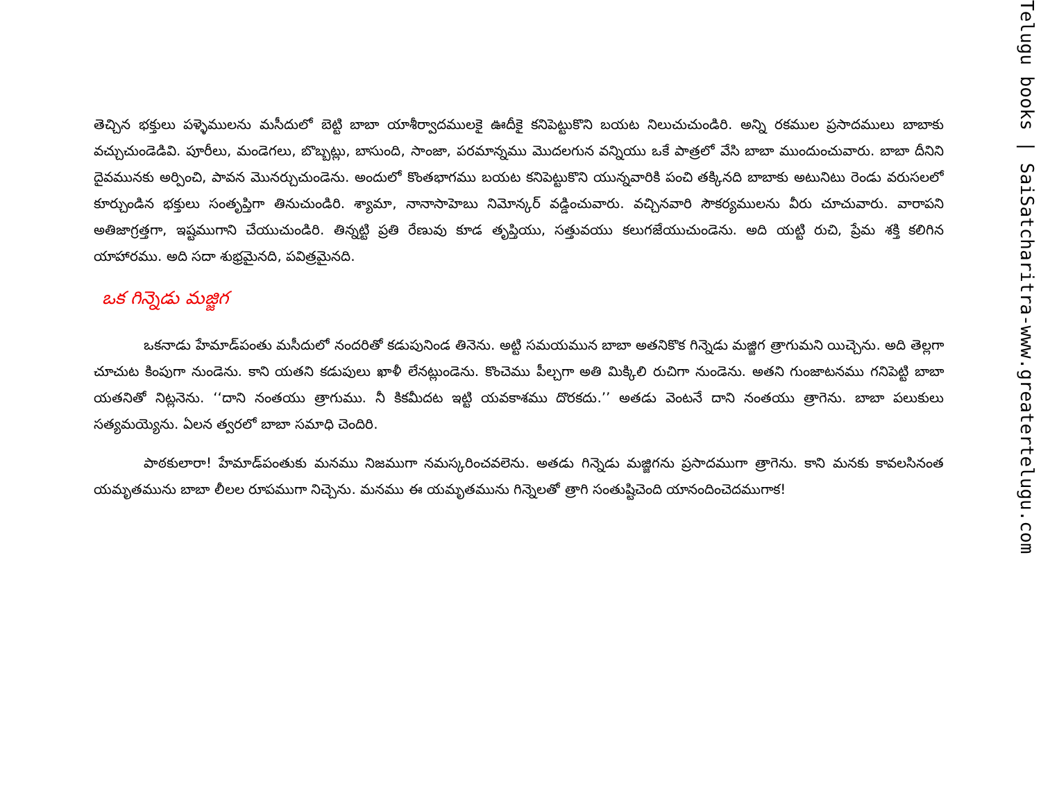తెచ్చిన భక్తులు పళ్ళెములను మసీదులో బెట్టి బాబా యాశీర్వాదములకై ఊదీకై కనిపెట్టుకొని బయట నిలుచుచుండిరి. అన్ని రకముల ప్రసాదములు బాబాకు వచ్చుచుండెడివి. పూరీలు, మండెగలు, బొబ్బట్లు, బాసుంది, సాంజా, పరమాన్నము మొదలగున వన్నియు ఒకే పాత్రలో వేసి బాబా ముందుంచువారు. బాబా దీనిని దైవమునకు అర్పించి, పావన మొనర్చుచుండెను. అందులో కొంతభాగము బయట కనిపెట్టుకొని యున్నవారికి పంచి తక్కినది బాబాకు అటునిటు రెండు వరుసలలో కూర్చుండిన భక్తులు సంతృప్తిగా తినుచుండిరి. శ్యామా, నానాసాహెబు నిమోన్కర్ వడ్డించువారు. వచ్చినవారి సౌకర్యములను వీరు చూచువారు. వారాపని అతిజాగ్రత్తగా, ఇష్టముగాని చేయుచుండిరి. తిన్నట్టి ప్రతి రేణువు కూడ తృప్తియు, సత్తువయు కలుగజేయుచుండెను. అది యట్టి రుచి, ప్రేమ శక్తి కలిగిన యాహారము. అది సదా శుభ్రమైనది, పవిత్రమైనది.
ఒక గిన్నెడు మజ్జిగ
ఒకనాడు హేమాడ్‌పంతు మసీదులో నందరితో కడుపునిండ తినెను. అట్టి సమయమున బాబా అతనికొక గిన్నెడు మజ్జిగ త్రాగుమని యిచ్చెను. అది తెల్లగా చూచుట కింపుగా నుండెను. కాని యతని కడుపులు ఖాళీ లేనట్లుండెను. కొంచెము పీల్చగా అతి మిక్కిలి రుచిగా నుండెను. అతని గుంజాటనము గనిపెట్టి బాబా యతనితో నిట్లనెను. ‘‘దాని నంతయు త్రాగుము. నీ కికమీదట ఇట్టి యవకాశము దొరకదు.’’ అతడు వెంటనే దాని నంతయు త్రాగెను. బాబా పలుకులు సత్యమయ్యెను. ఏలన త్వరలో బాబా సమాధి చెందిరి.
పాఠకులారా! హేమాడ్‌పంతుకు మనము నిజముగా నమస్కరించవలెను. అతడు గిన్నెడు మజ్జిగను ప్రసాదముగా త్రాగెను. కాని మనకు కావలసినంత యమృతమును బాబా లీలల రూపముగా నిచ్చెను. మనము ఈ యమృతమును గిన్నెలతో త్రాగి సంతుష్టిచెంది యానందించెదముగాక!
Telugu books | SaiSatcharitra-www.greatertelugu.com